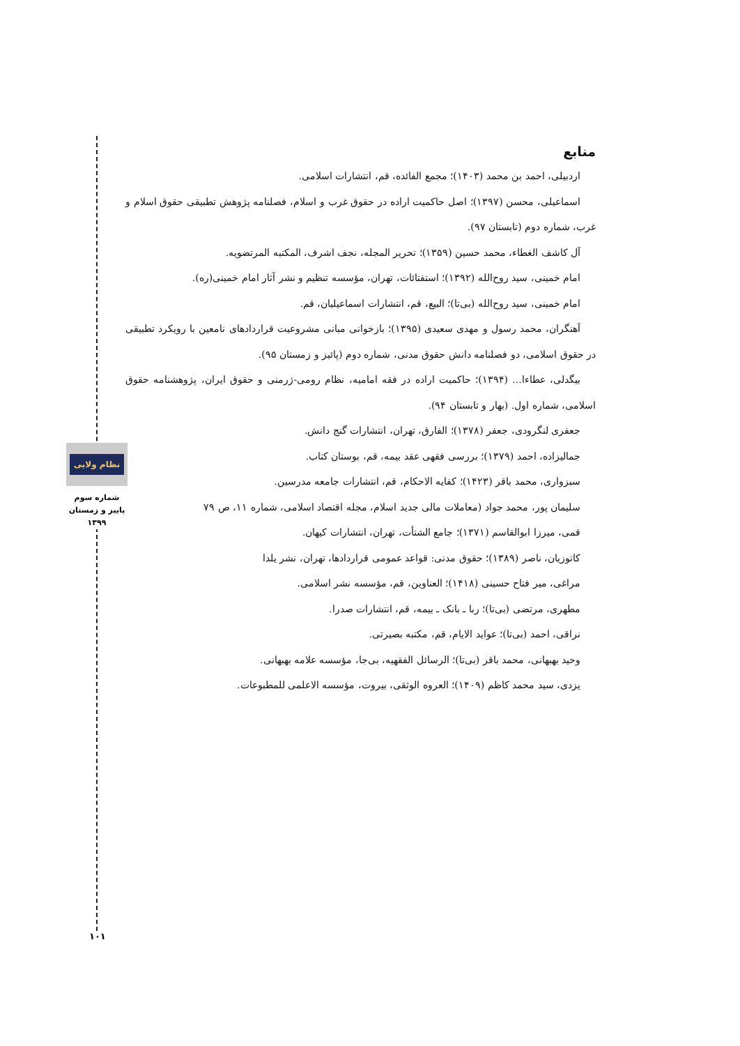منابع
اردبیلی، احمد بن محمد (۱۴۰۳)؛ مجمع الفائده، قم، انتشارات اسلامی.
اسماعیلی، محسن (۱۳۹۷)؛ اصل حاکمیت اراده در حقوق غرب و اسلام، فصلنامه پژوهش تطبیقی حقوق اسلام و غرب، شماره دوم (تابستان ۹۷).
آل کاشف الغطاء، محمد حسین (۱۳۵۹)؛ تحریر المجله، نجف اشرف، المکتبه المرتضویه.
امام خمینی، سید روح‌الله (۱۳۹۲)؛ استفتائات، تهران، مؤسسه تنظیم و نشر آثار امام خمینی(ره).
امام خمینی، سید روح‌الله (بی‌تا)؛ البیع، قم، انتشارات اسماعیلیان، قم.
آهنگران، محمد رسول و مهدی سعیدی (۱۳۹۵)؛ بازخوانی مبانی مشروعیت قراردادهای نامعین با رویکرد تطبیقی در حقوق اسلامی، دو فصلنامه دانش حقوق مدنی، شماره دوم (پائیز و زمستان ۹۵).
بیگدلی، عطاءا... (۱۳۹۴)؛ حاکمیت اراده در فقه امامیه، نظام رومی-ژرمنی و حقوق ایران، پژوهشنامه حقوق اسلامی، شماره اول. (بهار و تابستان ۹۴).
جعفری لنگرودی، جعفر (۱۳۷۸)؛ الفارق، تهران، انتشارات گنج دانش.
جمالیزاده، احمد (۱۳۷۹)؛ بررسی فقهی عقد بیمه، قم، بوستان کتاب.
سبزواری، محمد باقر (۱۴۲۳)؛ کفایه الاحکام، قم، انتشارات جامعه مدرسین.
سلیمان پور، محمد جواد (معاملات مالی جدید اسلام، مجله اقتصاد اسلامی، شماره ۱۱، ص ۷۹
قمی، میرزا ابوالقاسم (۱۳۷۱)؛ جامع الشتأت، تهران، انتشارات کیهان.
کاتوزیان، ناصر (۱۳۸۹)؛ حقوق مدنی: قواعد عمومی قراردادها، تهران، نشر یلدا
مراغی، میر فتاح حسینی (۱۴۱۸)؛ العناوین، قم، مؤسسه نشر اسلامی.
مطهری، مرتضی (بی‌تا)؛ ربا ـ بانک ـ بیمه، قم، انتشارات صدرا.
نراقی، احمد (بی‌تا)؛ عواید الایام، قم، مکتبه بصیرتی.
وحید بهبهانی، محمد باقر (بی‌تا)؛ الرسائل الفقهیه، بی‌جا، مؤسسه علامه بهبهانی.
یزدی، سید محمد کاظم (۱۴۰۹)؛ العروه الوثقی، بیروت، مؤسسه الاعلمی للمطبوعات.
نظام ولایی
شماره سوم
پاییز و زمستان
۱۳۹۹
۱۰۱